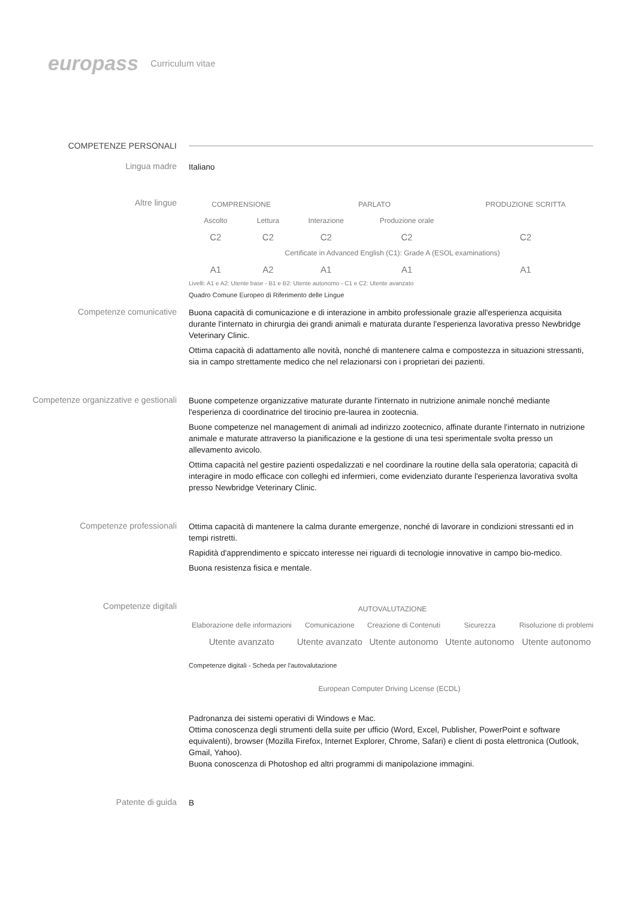europass Curriculum vitae
COMPETENZE PERSONALI
Lingua madre
Italiano
Altre lingue
| COMPRENSIONE | | PARLATO | | PRODUZIONE SCRITTA |
| --- | --- | --- | --- | --- |
| Ascolto | Lettura | Interazione | Produzione orale | |
| C2 | C2 | C2 | C2 | C2 |
| Certificate in Advanced English (C1): Grade A (ESOL examinations) | | | | |
| A1 | A2 | A1 | A1 | A1 |
Livelli: A1 e A2: Utente base - B1 e B2: Utente autonomo - C1 e C2: Utente avanzato
Quadro Comune Europeo di Riferimento delle Lingue
Competenze comunicative
Buona capacità di comunicazione e di interazione in ambito professionale grazie all'esperienza acquisita durante l'internato in chirurgia dei grandi animali e maturata durante l'esperienza lavorativa presso Newbridge Veterinary Clinic.
Ottima capacità di adattamento alle novità, nonché di mantenere calma e compostezza in situazioni stressanti, sia in campo strettamente medico che nel relazionarsi con i proprietari dei pazienti.
Competenze organizzative e gestionali
Buone competenze organizzative maturate durante l'internato in nutrizione animale nonché mediante l'esperienza di coordinatrice del tirocinio pre-laurea in zootecnia.
Buone competenze nel management di animali ad indirizzo zootecnico, affinate durante l'internato in nutrizione animale e maturate attraverso la pianificazione e la gestione di una tesi sperimentale svolta presso un allevamento avicolo.
Ottima capacità nel gestire pazienti ospedalizzati e nel coordinare la routine della sala operatoria; capacità di interagire in modo efficace con colleghi ed infermieri, come evidenziato durante l'esperienza lavorativa svolta presso Newbridge Veterinary Clinic.
Competenze professionali
Ottima capacità di mantenere la calma durante emergenze, nonché di lavorare in condizioni stressanti ed in tempi ristretti.
Rapidità d'apprendimento e spiccato interesse nei riguardi di tecnologie innovative in campo bio-medico.
Buona resistenza fisica e mentale.
Competenze digitali
| AUTOVALUTAZIONE | | | | |
| --- | --- | --- | --- | --- |
| Elaborazione delle informazioni | Comunicazione | Creazione di Contenuti | Sicurezza | Risoluzione di problemi |
| Utente avanzato | Utente avanzato | Utente autonomo | Utente autonomo | Utente autonomo |
Competenze digitali - Scheda per l'autovalutazione
European Computer Driving License (ECDL)
Padronanza dei sistemi operativi di Windows e Mac.
Ottima conoscenza degli strumenti della suite per ufficio (Word, Excel, Publisher, PowerPoint e software equivalenti), browser (Mozilla Firefox, Internet Explorer, Chrome, Safari) e client di posta elettronica (Outlook, Gmail, Yahoo).
Buona conoscenza di Photoshop ed altri programmi di manipolazione immagini.
Patente di guida
B